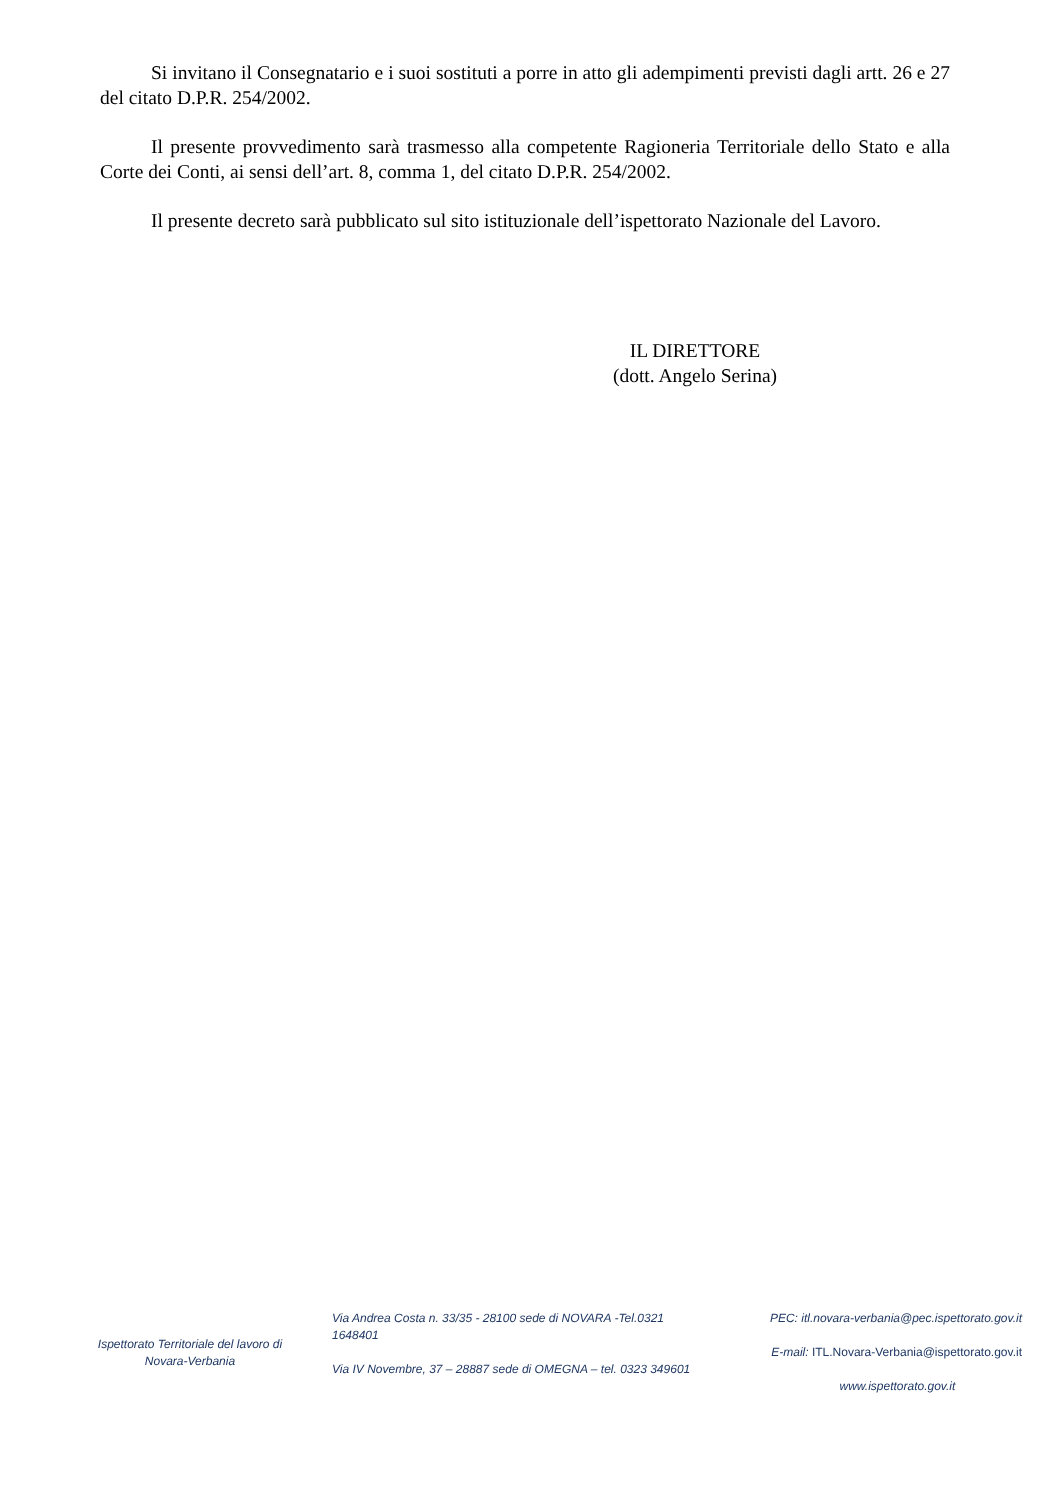Si invitano il Consegnatario e i suoi sostituti a porre in atto gli adempimenti previsti dagli artt. 26 e 27 del citato D.P.R. 254/2002.
Il presente provvedimento sarà trasmesso alla competente Ragioneria Territoriale dello Stato e alla Corte dei Conti, ai sensi dell’art. 8, comma 1, del citato D.P.R. 254/2002.
Il presente decreto sarà pubblicato sul sito istituzionale dell’ispettorato Nazionale del Lavoro.
IL DIRETTORE
(dott. Angelo Serina)
Ispettorato Territoriale del lavoro di Novara-Verbania
Via Andrea Costa n. 33/35 - 28100 sede di NOVARA -Tel.0321 1648401
Via IV Novembre, 37 – 28887 sede di OMEGNA – tel. 0323 349601
PEC: itl.novara-verbania@pec.ispettorato.gov.it
E-mail: ITL.Novara-Verbania@ispettorato.gov.it
www.ispettorato.gov.it